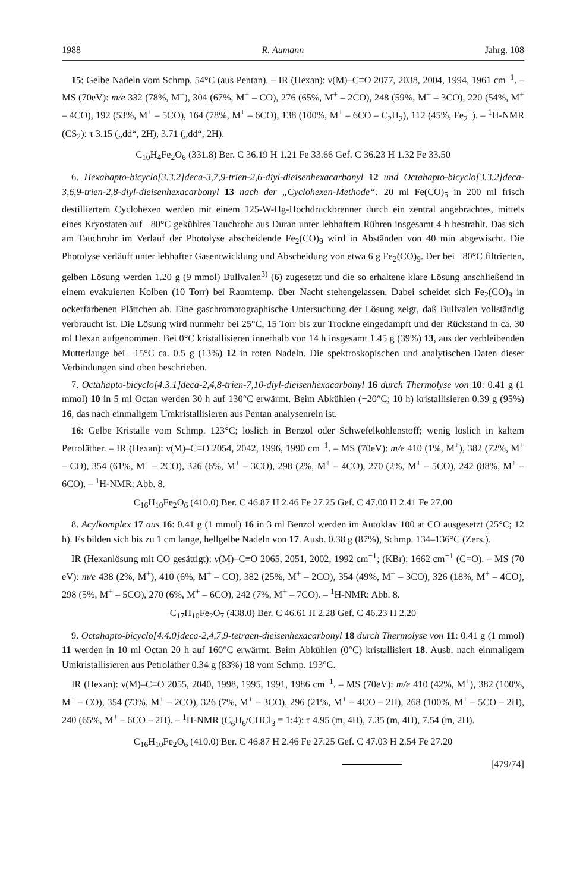1988 R. Aumann Jahrg. 108
15: Gelbe Nadeln vom Schmp. 54°C (aus Pentan). – IR (Hexan): ν(M)–C≡O 2077, 2038, 2004, 1994, 1961 cm<sup>−1</sup>. – MS (70eV): m/e 332 (78%, M<sup>+</sup>), 304 (67%, M<sup>+</sup> – CO), 276 (65%, M<sup>+</sup> – 2CO), 248 (59%, M<sup>+</sup> – 3CO), 220 (54%, M<sup>+</sup> – 4CO), 192 (53%, M<sup>+</sup> – 5CO), 164 (78%, M<sup>+</sup> – 6CO), 138 (100%, M<sup>+</sup> – 6CO – C<sub>2</sub>H<sub>2</sub>), 112 (45%, Fe<sub>2</sub><sup>+</sup>). – <sup>1</sup>H-NMR (CS<sub>2</sub>): τ 3.15 („dd“, 2H), 3.71 („dd“, 2H).
C<sub>10</sub>H<sub>4</sub>Fe<sub>2</sub>O<sub>6</sub> (331.8) Ber. C 36.19 H 1.21 Fe 33.66 Gef. C 36.23 H 1.32 Fe 33.50
6. Hexahapto-bicyclo[3.3.2]deca-3,7,9-trien-2,6-diyl-dieisenhexacarbonyl 12 und Octahapto-bicyclo[3.3.2]deca-3,6,9-trien-2,8-diyl-dieisenhexacarbonyl 13 nach der „Cyclohexen-Methode“: 20 ml Fe(CO)<sub>5</sub> in 200 ml frisch destilliertem Cyclohexen werden mit einem 125-W-Hg-Hochdruckbrenner durch ein zentral angebrachtes, mittels eines Kryostaten auf −80°C gekühltes Tauchrohr aus Duran unter lebhaftem Rühren insgesamt 4 h bestrahlt. Das sich am Tauchrohr im Verlauf der Photolyse abscheidende Fe<sub>2</sub>(CO)<sub>9</sub> wird in Abständen von 40 min abgewischt. Die Photolyse verläuft unter lebhafter Gasentwicklung und Abscheidung von etwa 6 g Fe<sub>2</sub>(CO)<sub>9</sub>. Der bei −80°C filtrierten, gelben Lösung werden 1.20 g (9 mmol) Bullvalen<sup>3)</sup> (6) zugesetzt und die so erhaltene klare Lösung anschließend in einem evakuierten Kolben (10 Torr) bei Raumtemp. über Nacht stehengelassen. Dabei scheidet sich Fe<sub>2</sub>(CO)<sub>9</sub> in ockerfarbenen Plättchen ab. Eine gaschromatographische Untersuchung der Lösung zeigt, daß Bullvalen vollständig verbraucht ist. Die Lösung wird nunmehr bei 25°C, 15 Torr bis zur Trockne eingedampft und der Rückstand in ca. 30 ml Hexan aufgenommen. Bei 0°C kristallisieren innerhalb von 14 h insgesamt 1.45 g (39%) 13, aus der verbleibenden Mutterlauge bei −15°C ca. 0.5 g (13%) 12 in roten Nadeln. Die spektroskopischen und analytischen Daten dieser Verbindungen sind oben beschrieben.
7. Octahapto-bicyclo[4.3.1]deca-2,4,8-trien-7,10-diyl-dieisenhexacarbonyl 16 durch Thermolyse von 10: 0.41 g (1 mmol) 10 in 5 ml Octan werden 30 h auf 130°C erwärmt. Beim Abkühlen (−20°C; 10 h) kristallisieren 0.39 g (95%) 16, das nach einmaligem Umkristallisieren aus Pentan analysenrein ist.
16: Gelbe Kristalle vom Schmp. 123°C; löslich in Benzol oder Schwefelkohlenstoff; wenig löslich in kaltem Petroläther. – IR (Hexan): ν(M)–C≡O 2054, 2042, 1996, 1990 cm<sup>−1</sup>. – MS (70eV): m/e 410 (1%, M<sup>+</sup>), 382 (72%, M<sup>+</sup> – CO), 354 (61%, M<sup>+</sup> – 2CO), 326 (6%, M<sup>+</sup> – 3CO), 298 (2%, M<sup>+</sup> – 4CO), 270 (2%, M<sup>+</sup> – 5CO), 242 (88%, M<sup>+</sup> – 6CO). – <sup>1</sup>H-NMR: Abb. 8.
C<sub>16</sub>H<sub>10</sub>Fe<sub>2</sub>O<sub>6</sub> (410.0) Ber. C 46.87 H 2.46 Fe 27.25 Gef. C 47.00 H 2.41 Fe 27.00
8. Acylkomplex 17 aus 16: 0.41 g (1 mmol) 16 in 3 ml Benzol werden im Autoklav 100 at CO ausgesetzt (25°C; 12 h). Es bilden sich bis zu 1 cm lange, hellgelbe Nadeln von 17. Ausb. 0.38 g (87%), Schmp. 134–136°C (Zers.).
IR (Hexanlösung mit CO gesättigt): ν(M)–C≡O 2065, 2051, 2002, 1992 cm<sup>−1</sup>; (KBr): 1662 cm<sup>−1</sup> (C=O). – MS (70 eV): m/e 438 (2%, M<sup>+</sup>), 410 (6%, M<sup>+</sup> – CO), 382 (25%, M<sup>+</sup> – 2CO), 354 (49%, M<sup>+</sup> – 3CO), 326 (18%, M<sup>+</sup> – 4CO), 298 (5%, M<sup>+</sup> – 5CO), 270 (6%, M<sup>+</sup> – 6CO), 242 (7%, M<sup>+</sup> – 7CO). – <sup>1</sup>H-NMR: Abb. 8.
C<sub>17</sub>H<sub>10</sub>Fe<sub>2</sub>O<sub>7</sub> (438.0) Ber. C 46.61 H 2.28 Gef. C 46.23 H 2.20
9. Octahapto-bicyclo[4.4.0]deca-2,4,7,9-tetraen-dieisenhexacarbonyl 18 durch Thermolyse von 11: 0.41 g (1 mmol) 11 werden in 10 ml Octan 20 h auf 160°C erwärmt. Beim Abkühlen (0°C) kristallisiert 18. Ausb. nach einmaligem Umkristallisieren aus Petroläther 0.34 g (83%) 18 vom Schmp. 193°C.
IR (Hexan): ν(M)–C≡O 2055, 2040, 1998, 1995, 1991, 1986 cm<sup>−1</sup>. – MS (70eV): m/e 410 (42%, M<sup>+</sup>), 382 (100%, M<sup>+</sup> – CO), 354 (73%, M<sup>+</sup> – 2CO), 326 (7%, M<sup>+</sup> – 3CO), 296 (21%, M<sup>+</sup> – 4CO – 2H), 268 (100%, M<sup>+</sup> – 5CO – 2H), 240 (65%, M<sup>+</sup> – 6CO – 2H). – <sup>1</sup>H-NMR (C<sub>6</sub>H<sub>6</sub>/CHCl<sub>3</sub> = 1:4): τ 4.95 (m, 4H), 7.35 (m, 4H), 7.54 (m, 2H).
C<sub>16</sub>H<sub>10</sub>Fe<sub>2</sub>O<sub>6</sub> (410.0) Ber. C 46.87 H 2.46 Fe 27.25 Gef. C 47.03 H 2.54 Fe 27.20
[479/74]